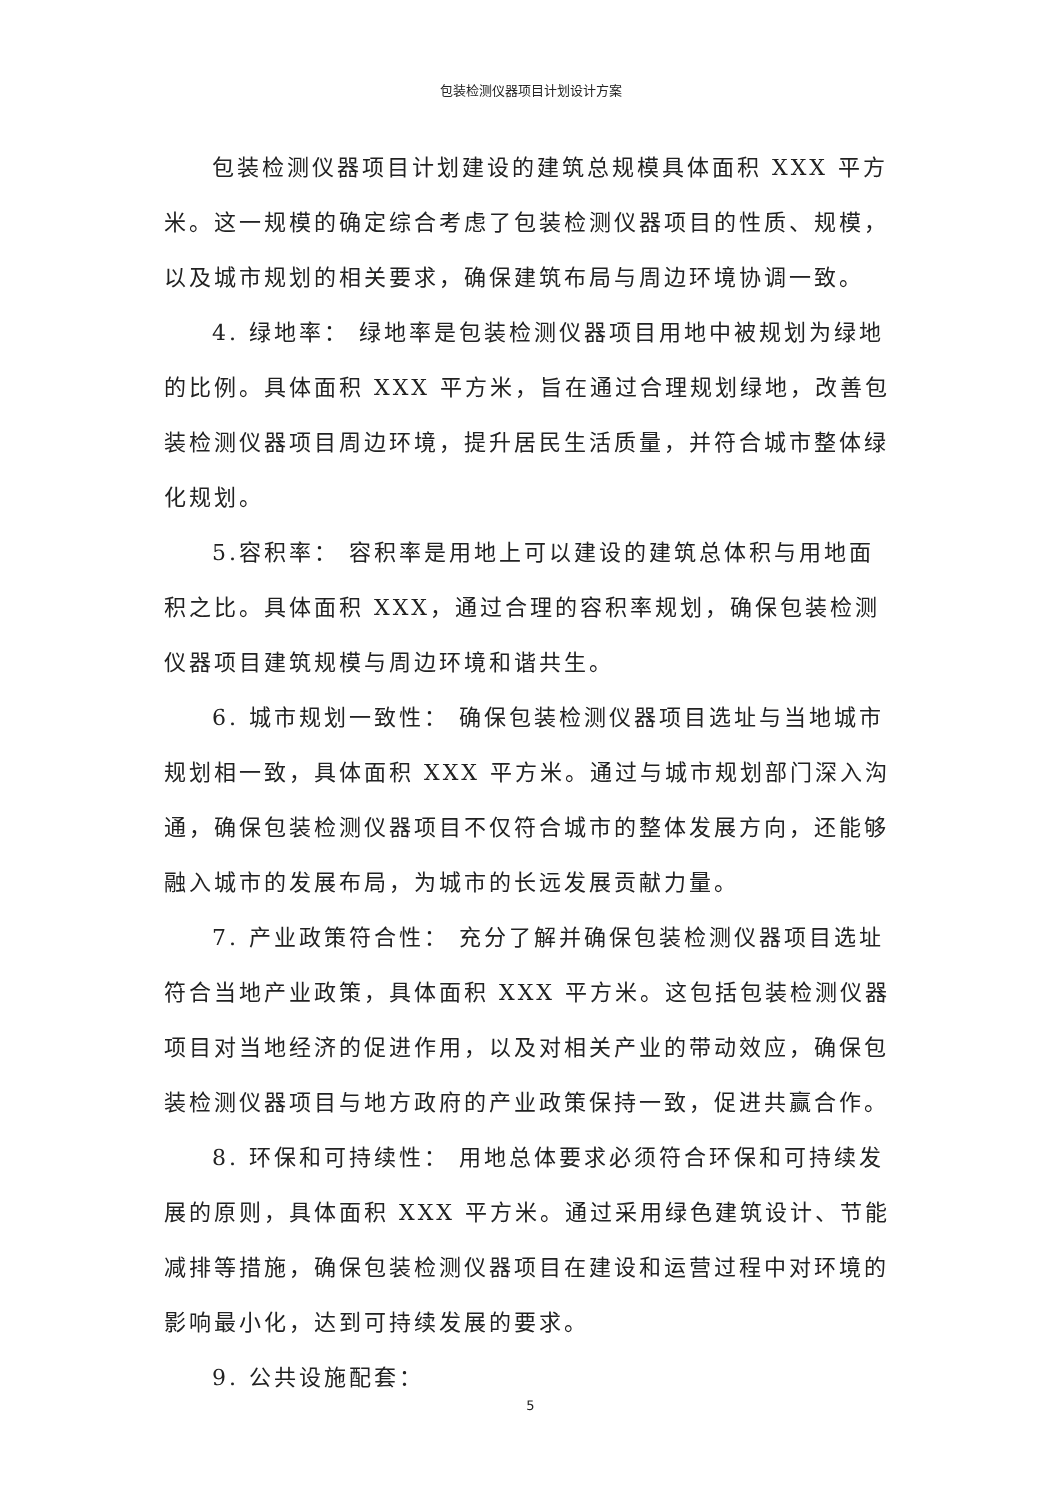包装检测仪器项目计划设计方案
包装检测仪器项目计划建设的建筑总规模具体面积 XXX 平方米。这一规模的确定综合考虑了包装检测仪器项目的性质、规模，以及城市规划的相关要求，确保建筑布局与周边环境协调一致。
4. 绿地率： 绿地率是包装检测仪器项目用地中被规划为绿地的比例。具体面积 XXX 平方米，旨在通过合理规划绿地，改善包装检测仪器项目周边环境，提升居民生活质量，并符合城市整体绿化规划。
5.容积率： 容积率是用地上可以建设的建筑总体积与用地面积之比。具体面积 XXX，通过合理的容积率规划，确保包装检测仪器项目建筑规模与周边环境和谐共生。
6. 城市规划一致性： 确保包装检测仪器项目选址与当地城市规划相一致，具体面积 XXX 平方米。通过与城市规划部门深入沟通，确保包装检测仪器项目不仅符合城市的整体发展方向，还能够融入城市的发展布局，为城市的长远发展贡献力量。
7. 产业政策符合性： 充分了解并确保包装检测仪器项目选址符合当地产业政策，具体面积 XXX 平方米。这包括包装检测仪器项目对当地经济的促进作用，以及对相关产业的带动效应，确保包装检测仪器项目与地方政府的产业政策保持一致，促进共赢合作。
8. 环保和可持续性： 用地总体要求必须符合环保和可持续发展的原则，具体面积 XXX 平方米。通过采用绿色建筑设计、节能减排等措施，确保包装检测仪器项目在建设和运营过程中对环境的影响最小化，达到可持续发展的要求。
9. 公共设施配套：
5